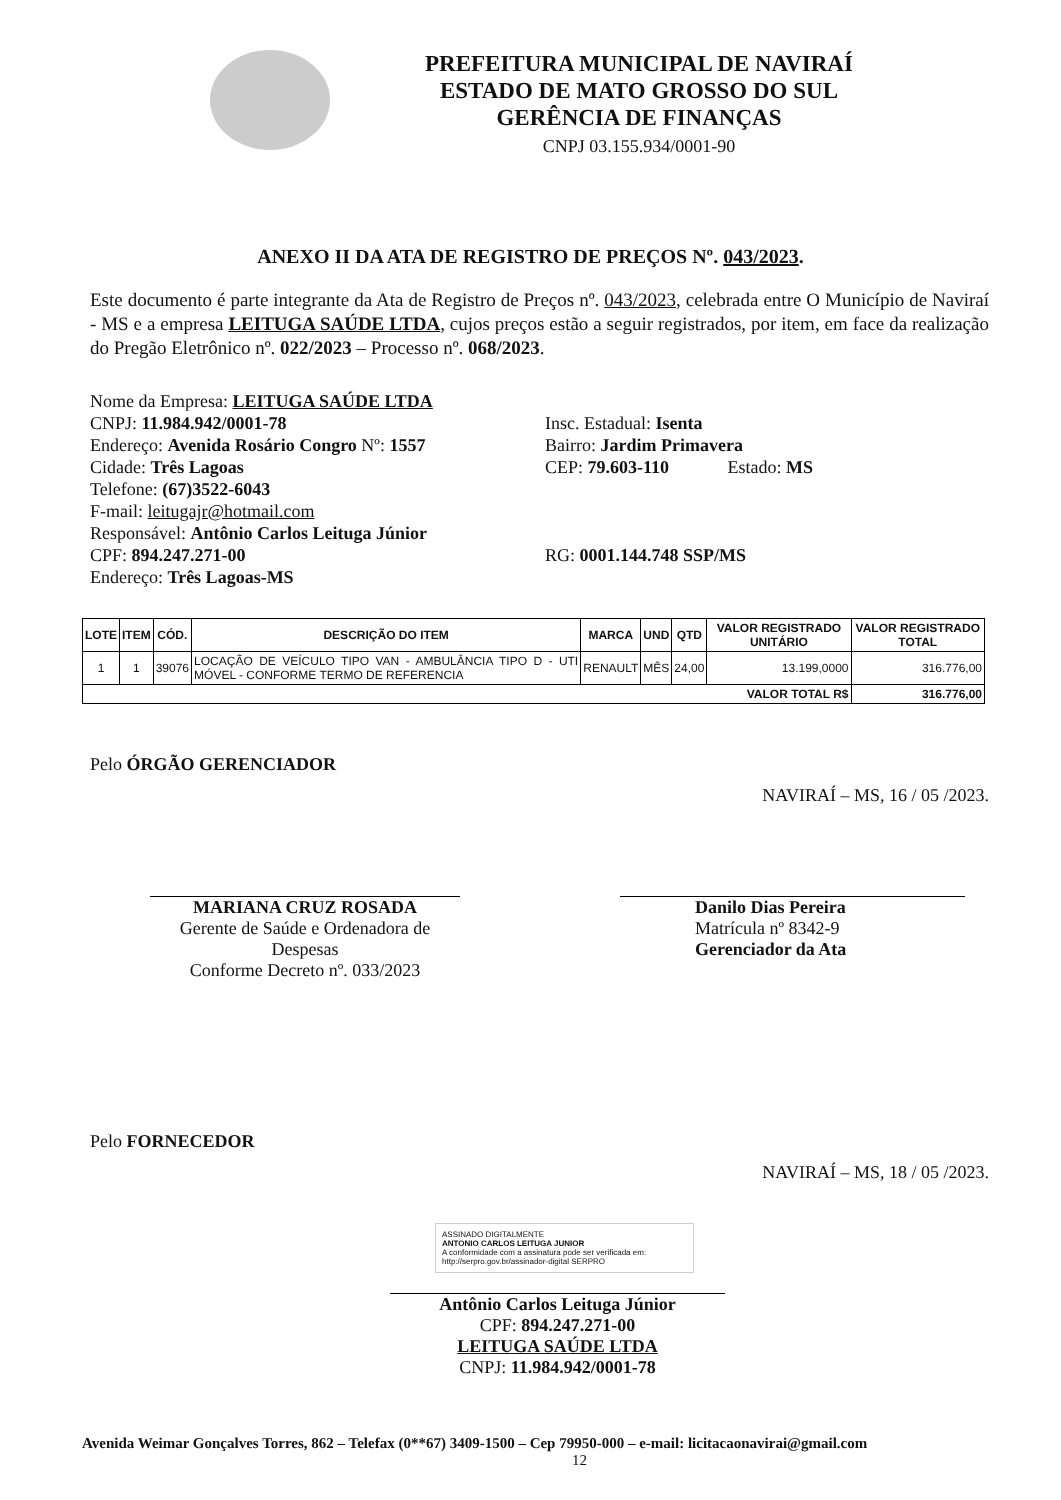PREFEITURA MUNICIPAL DE NAVIRAÍ
ESTADO DE MATO GROSSO DO SUL
GERÊNCIA DE FINANÇAS
CNPJ 03.155.934/0001-90
ANEXO II DA ATA DE REGISTRO DE PREÇOS Nº. 043/2023.
Este documento é parte integrante da Ata de Registro de Preços nº. 043/2023, celebrada entre O Município de Naviraí - MS e a empresa LEITUGA SAÚDE LTDA, cujos preços estão a seguir registrados, por item, em face da realização do Pregão Eletrônico nº. 022/2023 – Processo nº. 068/2023.
Nome da Empresa: LEITUGA SAÚDE LTDA
CNPJ: 11.984.942/0001-78
Endereço: Avenida Rosário Congro Nº: 1557
Cidade: Três Lagoas
Telefone: (67)3522-6043
F-mail: leitugajr@hotmail.com
Responsável: Antônio Carlos Leituga Júnior
CPF: 894.247.271-00
Endereço: Três Lagoas-MS
Insc. Estadual: Isenta
Bairro: Jardim Primavera
CEP: 79.603-110 Estado: MS
RG: 0001.144.748 SSP/MS
| LOTE | ITEM | CÓD. | DESCRIÇÃO DO ITEM | MARCA | UND | QTD | VALOR REGISTRADO UNITÁRIO | VALOR REGISTRADO TOTAL |
| --- | --- | --- | --- | --- | --- | --- | --- | --- |
| 1 | 1 | 39076 | LOCAÇÃO DE VEÍCULO TIPO VAN - AMBULÂNCIA TIPO D - UTI MÓVEL - CONFORME TERMO DE REFERENCIA | RENAULT | MÊS | 24,00 | 13.199,0000 | 316.776,00 |
| VALOR TOTAL R$ | | | | | | | | 316.776,00 |
Pelo ÓRGÃO GERENCIADOR
NAVIRAÍ – MS, 16 / 05 /2023.
MARIANA CRUZ ROSADA
Gerente de Saúde e Ordenadora de Despesas
Conforme Decreto nº. 033/2023
Danilo Dias Pereira
Matrícula nº 8342-9
Gerenciador da Ata
Pelo FORNECEDOR
NAVIRAÍ – MS, 18 / 05 /2023.
ASSINADO DIGITALMENTE
ANTONIO CARLOS LEITUGA JUNIOR
A conformidade com a assinatura pode ser verificada em: http://serpro.gov.br/assinador-digital SERPRO
Antônio Carlos Leituga Júnior
CPF: 894.247.271-00
LEITUGA SAÚDE LTDA
CNPJ: 11.984.942/0001-78
Avenida Weimar Gonçalves Torres, 862 – Telefax (0**67) 3409-1500 – Cep 79950-000 – e-mail: licitacaonavirai@gmail.com
12